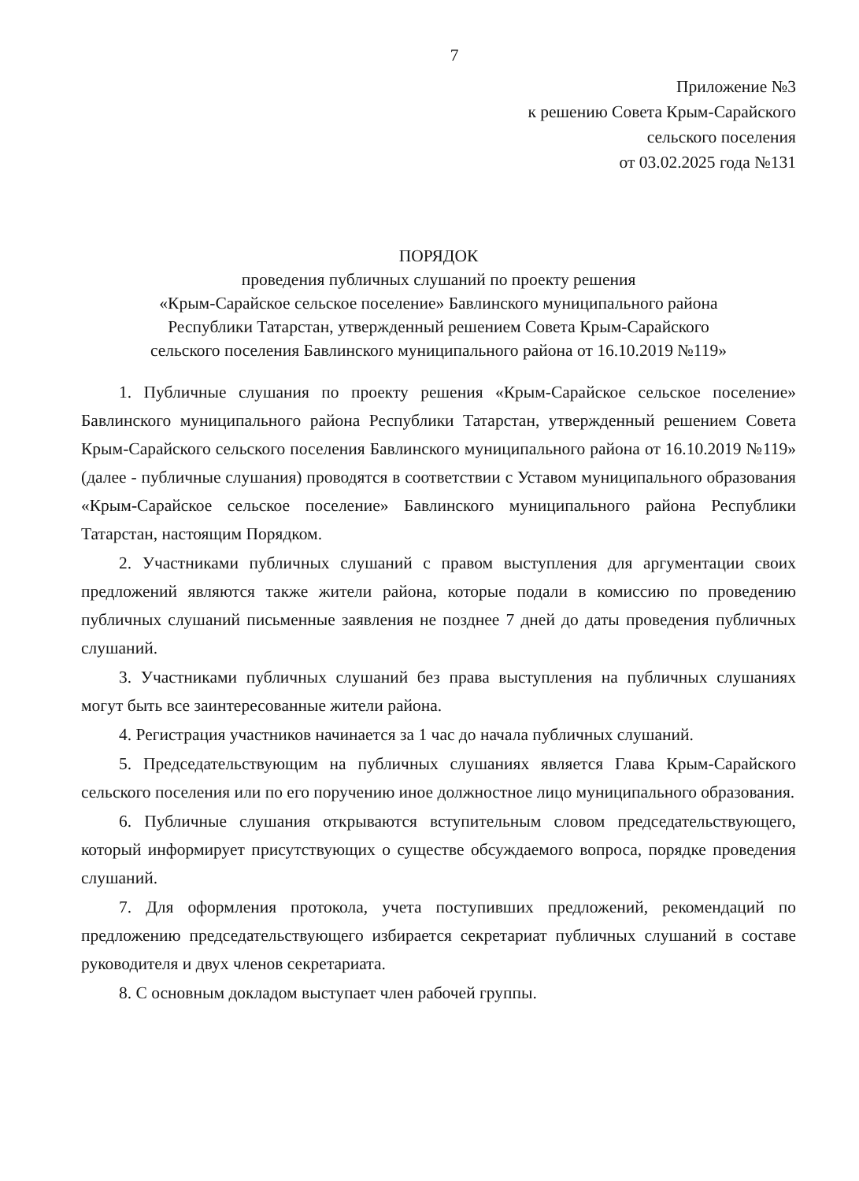7
Приложение №3
к решению Совета Крым-Сарайского
сельского поселения
от 03.02.2025 года №131
ПОРЯДОК
проведения публичных слушаний по проекту решения
«Крым-Сарайское сельское поселение» Бавлинского муниципального района
Республики Татарстан, утвержденный решением Совета Крым-Сарайского
сельского поселения Бавлинского муниципального района от 16.10.2019 №119»
1. Публичные слушания по проекту решения «Крым-Сарайское сельское поселение» Бавлинского муниципального района Республики Татарстан, утвержденный решением Совета Крым-Сарайского сельского поселения Бавлинского муниципального района от 16.10.2019 №119» (далее - публичные слушания) проводятся в соответствии с Уставом муниципального образования «Крым-Сарайское сельское поселение» Бавлинского муниципального района Республики Татарстан, настоящим Порядком.
2. Участниками публичных слушаний с правом выступления для аргументации своих предложений являются также жители района, которые подали в комиссию по проведению публичных слушаний письменные заявления не позднее 7 дней до даты проведения публичных слушаний.
3. Участниками публичных слушаний без права выступления на публичных слушаниях могут быть все заинтересованные жители района.
4. Регистрация участников начинается за 1 час до начала публичных слушаний.
5. Председательствующим на публичных слушаниях является Глава Крым-Сарайского сельского поселения или по его поручению иное должностное лицо муниципального образования.
6. Публичные слушания открываются вступительным словом председательствующего, который информирует присутствующих о существе обсуждаемого вопроса, порядке проведения слушаний.
7. Для оформления протокола, учета поступивших предложений, рекомендаций по предложению председательствующего избирается секретариат публичных слушаний в составе руководителя и двух членов секретариата.
8. С основным докладом выступает член рабочей группы.